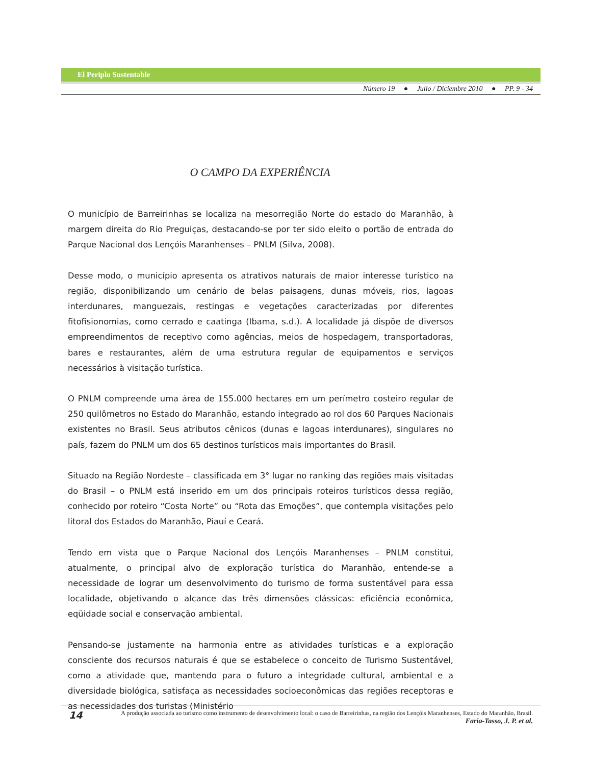El Periplo Sustentable
Número 19 ● Julio / Diciembre 2010 ● PP. 9 - 34
O CAMPO DA EXPERIÊNCIA
O município de Barreirinhas se localiza na mesorregião Norte do estado do Maranhão, à margem direita do Rio Preguiças, destacando-se por ter sido eleito o portão de entrada do Parque Nacional dos Lençóis Maranhenses – PNLM (Silva, 2008).
Desse modo, o município apresenta os atrativos naturais de maior interesse turístico na região, disponibilizando um cenário de belas paisagens, dunas móveis, rios, lagoas interdunares, manguezais, restingas e vegetações caracterizadas por diferentes fitofisionomias, como cerrado e caatinga (Ibama, s.d.). A localidade já dispõe de diversos empreendimentos de receptivo como agências, meios de hospedagem, transportadoras, bares e restaurantes, além de uma estrutura regular de equipamentos e serviços necessários à visitação turística.
O PNLM compreende uma área de 155.000 hectares em um perímetro costeiro regular de 250 quilômetros no Estado do Maranhão, estando integrado ao rol dos 60 Parques Nacionais existentes no Brasil. Seus atributos cênicos (dunas e lagoas interdunares), singulares no país, fazem do PNLM um dos 65 destinos turísticos mais importantes do Brasil.
Situado na Região Nordeste – classificada em 3° lugar no ranking das regiões mais visitadas do Brasil – o PNLM está inserido em um dos principais roteiros turísticos dessa região, conhecido por roteiro “Costa Norte” ou “Rota das Emoções”, que contempla visitações pelo litoral dos Estados do Maranhão, Piauí e Ceará.
Tendo em vista que o Parque Nacional dos Lençóis Maranhenses – PNLM constitui, atualmente, o principal alvo de exploração turística do Maranhão, entende-se a necessidade de lograr um desenvolvimento do turismo de forma sustentável para essa localidade, objetivando o alcance das três dimensões clássicas: eficiência econômica, eqüidade social e conservação ambiental.
Pensando-se justamente na harmonia entre as atividades turísticas e a exploração consciente dos recursos naturais é que se estabelece o conceito de Turismo Sustentável, como a atividade que, mantendo para o futuro a integridade cultural, ambiental e a diversidade biológica, satisfaça as necessidades socioeconômicas das regiões receptoras e as necessidades dos turistas (Ministério
14 A produção associada ao turismo como instrumento de desenvolvimento local: o caso de Barreirinhas, na região dos Lençóis Maranhenses, Estado do Maranhão, Brasil.
Faria-Tasso, J. P. et al.